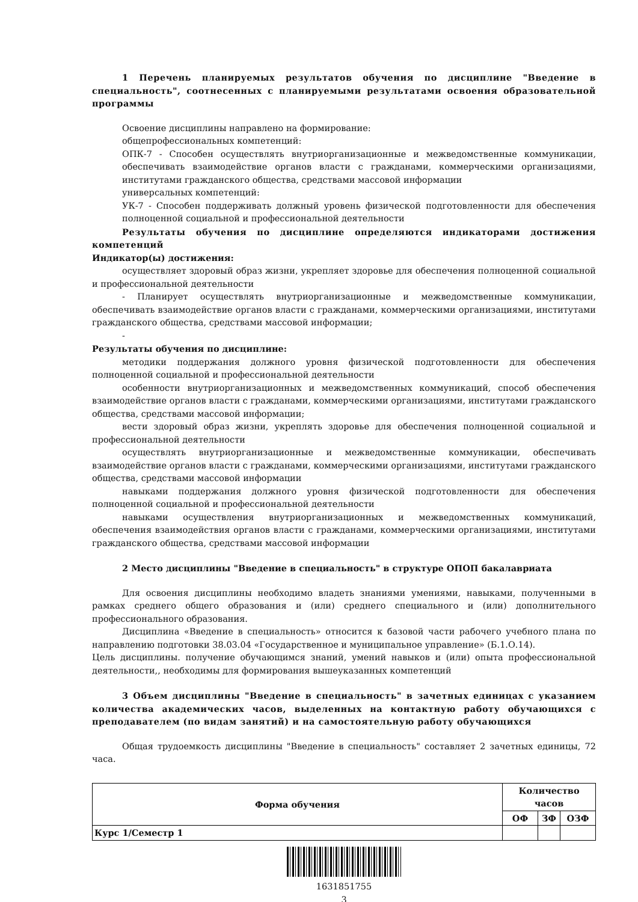1 Перечень планируемых результатов обучения по дисциплине "Введение в специальность", соотнесенных с планируемыми результатами освоения образовательной программы
Освоение дисциплины направлено на формирование:
общепрофессиональных компетенций:
ОПК-7 - Способен осуществлять внутриорганизационные и межведомственные коммуникации, обеспечивать взаимодействие органов власти с гражданами, коммерческими организациями, институтами гражданского общества, средствами массовой информации
универсальных компетенций:
УК-7 - Способен поддерживать должный уровень физической подготовленности для обеспечения полноценной социальной и профессиональной деятельности
Результаты обучения по дисциплине определяются индикаторами достижения компетенций
Индикатор(ы) достижения:
осуществляет здоровый образ жизни, укрепляет здоровье для обеспечения полноценной социальной и профессиональной деятельности
- Планирует осуществлять внутриорганизационные и межведомственные коммуникации, обеспечивать взаимодействие органов власти с гражданами, коммерческими организациями, институтами гражданского общества, средствами массовой информации;
-
Результаты обучения по дисциплине:
методики поддержания должного уровня физической подготовленности для обеспечения полноценной социальной и профессиональной деятельности
особенности внутриорганизационных и межведомственных коммуникаций, способ обеспечения взаимодействие органов власти с гражданами, коммерческими организациями, институтами гражданского общества, средствами массовой информации;
вести здоровый образ жизни, укреплять здоровье для обеспечения полноценной социальной и профессиональной деятельности
осуществлять внутриорганизационные и межведомственные коммуникации, обеспечивать взаимодействие органов власти с гражданами, коммерческими организациями, институтами гражданского общества, средствами массовой информации
навыками поддержания должного уровня физической подготовленности для обеспечения полноценной социальной и профессиональной деятельности
навыками осуществления внутриорганизационных и межведомственных коммуникаций, обеспечения взаимодействия органов власти с гражданами, коммерческими организациями, институтами гражданского общества, средствами массовой информации
2 Место дисциплины "Введение в специальность" в структуре ОПОП бакалавриата
Для освоения дисциплины необходимо владеть знаниями умениями, навыками, полученными в рамках среднего общего образования и (или) среднего специального и (или) дополнительного профессионального образования.
Дисциплина «Введение в специальность» относится к базовой части рабочего учебного плана по направлению подготовки 38.03.04 «Государственное и муниципальное управление» (Б.1.О.14).
Цель дисциплины. получение обучающимся знаний, умений навыков и (или) опыта профессиональной деятельности,, необходимы для формирования вышеуказанных компетенций
3 Объем дисциплины "Введение в специальность" в зачетных единицах с указанием количества академических часов, выделенных на контактную работу обучающихся с преподавателем (по видам занятий) и на самостоятельную работу обучающихся
Общая трудоемкость дисциплины "Введение в специальность" составляет 2 зачетных единицы, 72 часа.
| Форма обучения | Количество часов | | |
| --- | --- | --- | --- |
| | ОФ | ЗФ | ОЗФ |
| Курс 1/Семестр 1 | | | |
1631851755
3